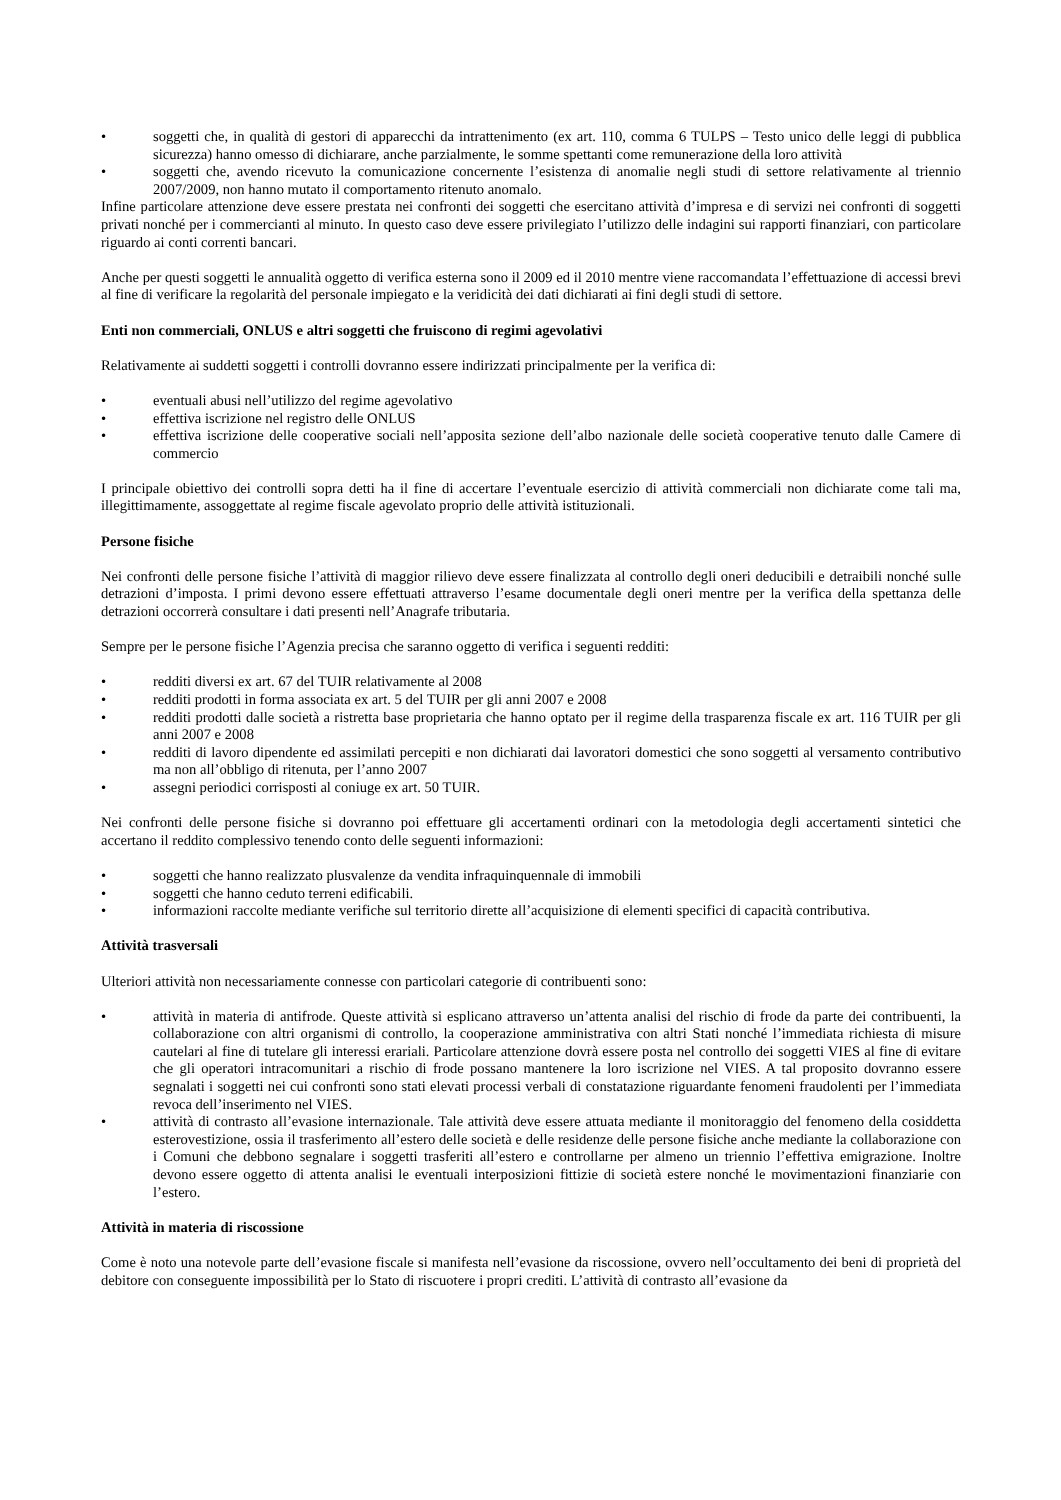• soggetti che, in qualità di gestori di apparecchi da intrattenimento (ex art. 110, comma 6 TULPS – Testo unico delle leggi di pubblica sicurezza) hanno omesso di dichiarare, anche parzialmente, le somme spettanti come remunerazione della loro attività
• soggetti che, avendo ricevuto la comunicazione concernente l’esistenza di anomalie negli studi di settore relativamente al triennio 2007/2009, non hanno mutato il comportamento ritenuto anomalo.
Infine particolare attenzione deve essere prestata nei confronti dei soggetti che esercitano attività d’impresa e di servizi nei confronti di soggetti privati nonché per i commercianti al minuto. In questo caso deve essere privilegiato l’utilizzo delle indagini sui rapporti finanziari, con particolare riguardo ai conti correnti bancari.
Anche per questi soggetti le annualità oggetto di verifica esterna sono il 2009 ed il 2010 mentre viene raccomandata l’effettuazione di accessi brevi al fine di verificare la regolarità del personale impiegato e la veridicità dei dati dichiarati ai fini degli studi di settore.
Enti non commerciali, ONLUS e altri soggetti che fruiscono di regimi agevolativi
Relativamente ai suddetti soggetti i controlli dovranno essere indirizzati principalmente per la verifica di:
• eventuali abusi nell’utilizzo del regime agevolativo
• effettiva iscrizione nel registro delle ONLUS
• effettiva iscrizione delle cooperative sociali nell’apposita sezione dell’albo nazionale delle società cooperative tenuto dalle Camere di commercio
I principale obiettivo dei controlli sopra detti ha il fine di accertare l’eventuale esercizio di attività commerciali non dichiarate come tali ma, illegittimamente, assoggettate al regime fiscale agevolato proprio delle attività istituzionali.
Persone fisiche
Nei confronti delle persone fisiche l’attività di maggior rilievo deve essere finalizzata al controllo degli oneri deducibili e detraibili nonché sulle detrazioni d’imposta. I primi devono essere effettuati attraverso l’esame documentale degli oneri mentre per la verifica della spettanza delle detrazioni occorrerà consultare i dati presenti nell’Anagrafe tributaria.
Sempre per le persone fisiche l’Agenzia precisa che saranno oggetto di verifica i seguenti redditi:
• redditi diversi ex art. 67 del TUIR relativamente al 2008
• redditi prodotti in forma associata ex art. 5 del TUIR per gli anni 2007 e 2008
• redditi prodotti dalle società a ristretta base proprietaria che hanno optato per il regime della trasparenza fiscale ex art. 116 TUIR per gli anni 2007 e 2008
• redditi di lavoro dipendente ed assimilati percepiti e non dichiarati dai lavoratori domestici che sono soggetti al versamento contributivo ma non all’obbligo di ritenuta, per l’anno 2007
• assegni periodici corrisposti al coniuge ex art. 50 TUIR.
Nei confronti delle persone fisiche si dovranno poi effettuare gli accertamenti ordinari con la metodologia degli accertamenti sintetici che accertano il reddito complessivo tenendo conto delle seguenti informazioni:
• soggetti che hanno realizzato plusvalenze da vendita infraquinquennale di immobili
• soggetti che hanno ceduto terreni edificabili.
• informazioni raccolte mediante verifiche sul territorio dirette all’acquisizione di elementi specifici di capacità contributiva.
Attività trasversali
Ulteriori attività non necessariamente connesse con particolari categorie di contribuenti sono:
• attività in materia di antifrode. Queste attività si esplicano attraverso un’attenta analisi del rischio di frode da parte dei contribuenti, la collaborazione con altri organismi di controllo, la cooperazione amministrativa con altri Stati nonché l’immediata richiesta di misure cautelari al fine di tutelare gli interessi erariali. Particolare attenzione dovrà essere posta nel controllo dei soggetti VIES al fine di evitare che gli operatori intracomunitari a rischio di frode possano mantenere la loro iscrizione nel VIES. A tal proposito dovranno essere segnalati i soggetti nei cui confronti sono stati elevati processi verbali di constatazione riguardante fenomeni fraudolenti per l’immediata revoca dell’inserimento nel VIES.
• attività di contrasto all’evasione internazionale. Tale attività deve essere attuata mediante il monitoraggio del fenomeno della cosiddetta esterovestizione, ossia il trasferimento all’estero delle società e delle residenze delle persone fisiche anche mediante la collaborazione con i Comuni che debbono segnalare i soggetti trasferiti all’estero e controllarne per almeno un triennio l’effettiva emigrazione. Inoltre devono essere oggetto di attenta analisi le eventuali interposizioni fittizie di società estere nonché le movimentazioni finanziarie con l’estero.
Attività in materia di riscossione
Come è noto una notevole parte dell’evasione fiscale si manifesta nell’evasione da riscossione, ovvero nell’occultamento dei beni di proprietà del debitore con conseguente impossibilità per lo Stato di riscuotere i propri crediti. L’attività di contrasto all’evasione da